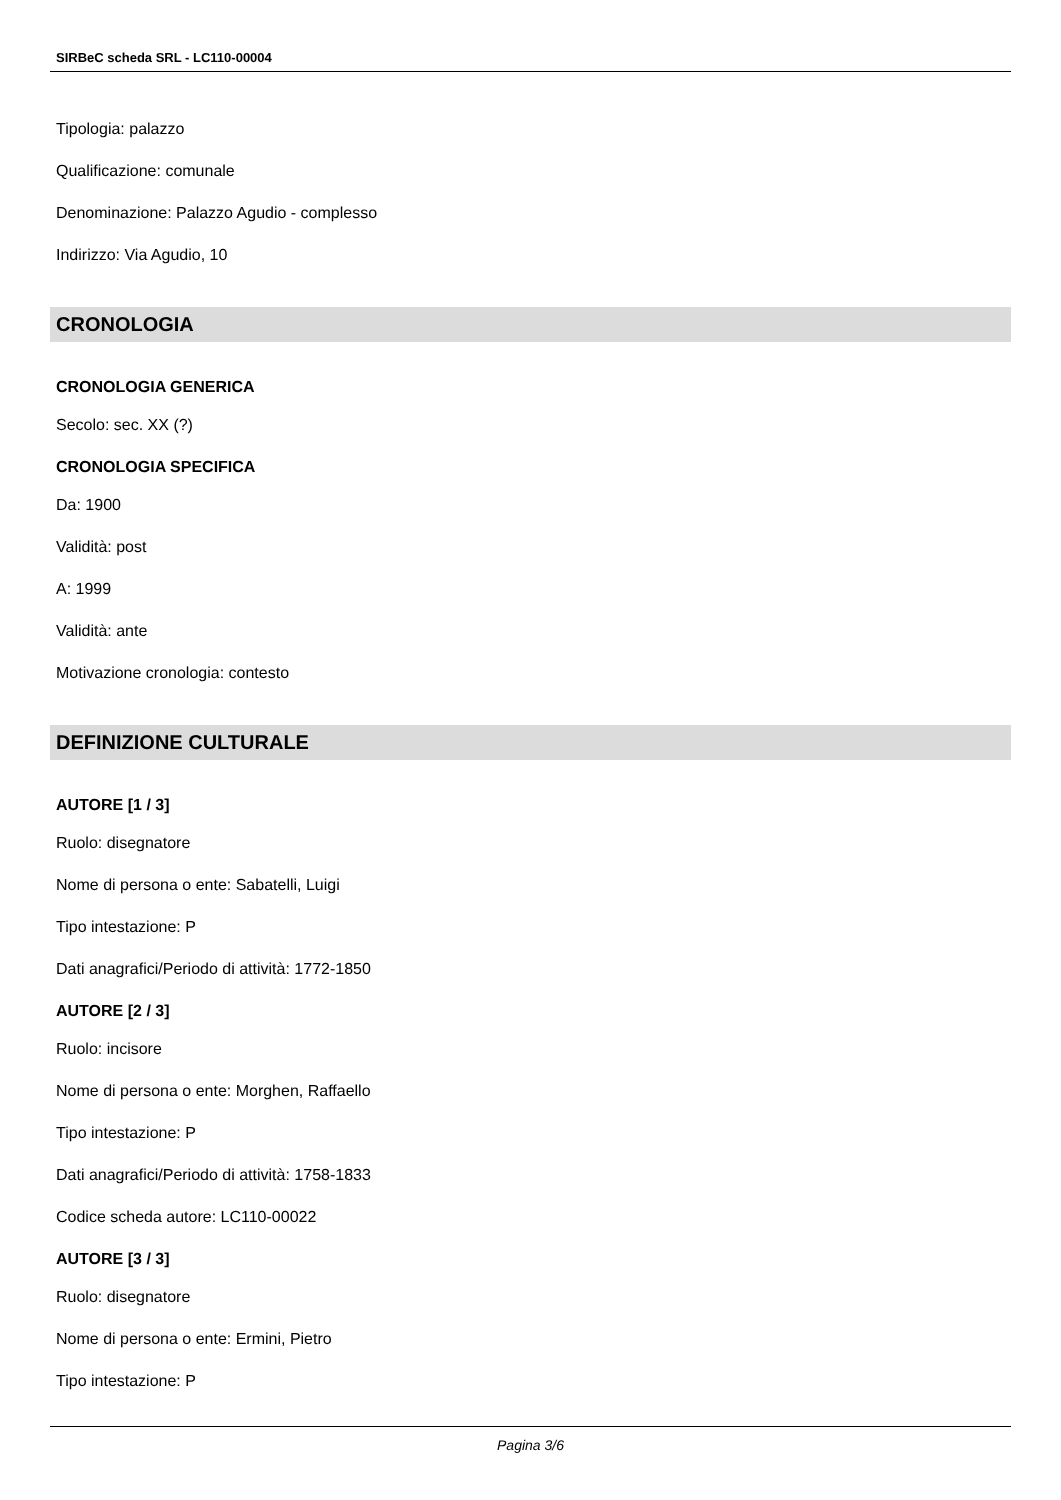SIRBeC scheda SRL - LC110-00004
Tipologia: palazzo
Qualificazione: comunale
Denominazione: Palazzo Agudio - complesso
Indirizzo: Via Agudio, 10
CRONOLOGIA
CRONOLOGIA GENERICA
Secolo: sec. XX (?)
CRONOLOGIA SPECIFICA
Da: 1900
Validità: post
A: 1999
Validità: ante
Motivazione cronologia: contesto
DEFINIZIONE CULTURALE
AUTORE [1 / 3]
Ruolo: disegnatore
Nome di persona o ente: Sabatelli, Luigi
Tipo intestazione: P
Dati anagrafici/Periodo di attività: 1772-1850
AUTORE [2 / 3]
Ruolo: incisore
Nome di persona o ente: Morghen, Raffaello
Tipo intestazione: P
Dati anagrafici/Periodo di attività: 1758-1833
Codice scheda autore: LC110-00022
AUTORE [3 / 3]
Ruolo: disegnatore
Nome di persona o ente: Ermini, Pietro
Tipo intestazione: P
Pagina 3/6